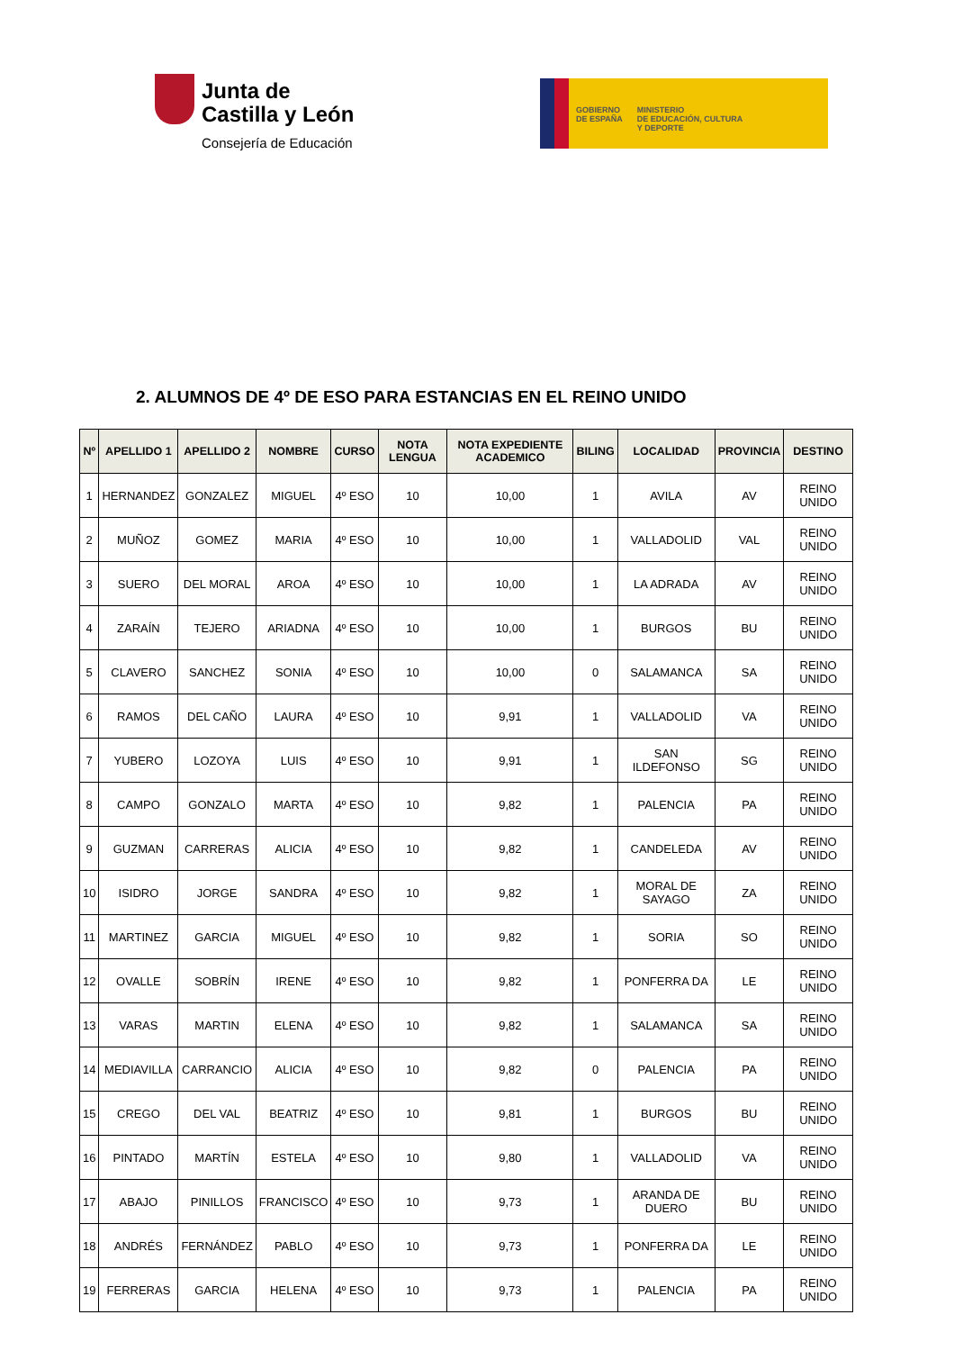Junta de
Castilla y León
Consejería de Educación
GOBIERNO
DE ESPAÑA
MINISTERIO
DE EDUCACIÓN, CULTURA
Y DEPORTE
2. ALUMNOS DE 4º DE ESO PARA ESTANCIAS EN EL REINO UNIDO
| Nº | APELLIDO 1 | APELLIDO 2 | NOMBRE | CURSO | NOTA LENGUA | NOTA EXPEDIENTE ACADEMICO | BILING | LOCALIDAD | PROVINCIA | DESTINO |
| --- | --- | --- | --- | --- | --- | --- | --- | --- | --- | --- |
| 1 | HERNANDEZ | GONZALEZ | MIGUEL | 4º ESO | 10 | 10,00 | 1 | AVILA | AV | REINO UNIDO |
| 2 | MUÑOZ | GOMEZ | MARIA | 4º ESO | 10 | 10,00 | 1 | VALLADOLID | VAL | REINO UNIDO |
| 3 | SUERO | DEL MORAL | AROA | 4º ESO | 10 | 10,00 | 1 | LA ADRADA | AV | REINO UNIDO |
| 4 | ZARAÍN | TEJERO | ARIADNA | 4º ESO | 10 | 10,00 | 1 | BURGOS | BU | REINO UNIDO |
| 5 | CLAVERO | SANCHEZ | SONIA | 4º ESO | 10 | 10,00 | 0 | SALAMANCA | SA | REINO UNIDO |
| 6 | RAMOS | DEL CAÑO | LAURA | 4º ESO | 10 | 9,91 | 1 | VALLADOLID | VA | REINO UNIDO |
| 7 | YUBERO | LOZOYA | LUIS | 4º ESO | 10 | 9,91 | 1 | SAN ILDEFONSO | SG | REINO UNIDO |
| 8 | CAMPO | GONZALO | MARTA | 4º ESO | 10 | 9,82 | 1 | PALENCIA | PA | REINO UNIDO |
| 9 | GUZMAN | CARRERAS | ALICIA | 4º ESO | 10 | 9,82 | 1 | CANDELEDA | AV | REINO UNIDO |
| 10 | ISIDRO | JORGE | SANDRA | 4º ESO | 10 | 9,82 | 1 | MORAL DE SAYAGO | ZA | REINO UNIDO |
| 11 | MARTINEZ | GARCIA | MIGUEL | 4º ESO | 10 | 9,82 | 1 | SORIA | SO | REINO UNIDO |
| 12 | OVALLE | SOBRÍN | IRENE | 4º ESO | 10 | 9,82 | 1 | PONFERRA DA | LE | REINO UNIDO |
| 13 | VARAS | MARTIN | ELENA | 4º ESO | 10 | 9,82 | 1 | SALAMANCA | SA | REINO UNIDO |
| 14 | MEDIAVILLA | CARRANCIO | ALICIA | 4º ESO | 10 | 9,82 | 0 | PALENCIA | PA | REINO UNIDO |
| 15 | CREGO | DEL VAL | BEATRIZ | 4º ESO | 10 | 9,81 | 1 | BURGOS | BU | REINO UNIDO |
| 16 | PINTADO | MARTÍN | ESTELA | 4º ESO | 10 | 9,80 | 1 | VALLADOLID | VA | REINO UNIDO |
| 17 | ABAJO | PINILLOS | FRANCISCO | 4º ESO | 10 | 9,73 | 1 | ARANDA DE DUERO | BU | REINO UNIDO |
| 18 | ANDRÉS | FERNÁNDEZ | PABLO | 4º ESO | 10 | 9,73 | 1 | PONFERRA DA | LE | REINO UNIDO |
| 19 | FERRERAS | GARCIA | HELENA | 4º ESO | 10 | 9,73 | 1 | PALENCIA | PA | REINO UNIDO |